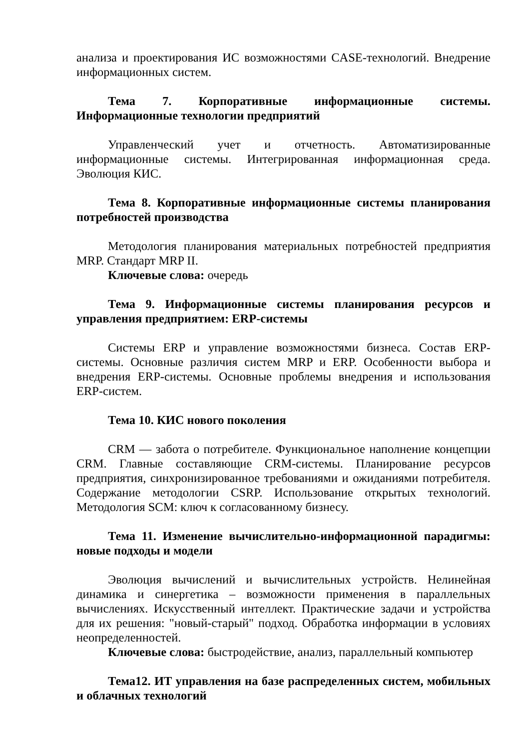анализа и проектирования ИС возможностями CASE-технологий. Внедрение информационных систем.
Тема 7. Корпоративные информационные системы. Информационные технологии предприятий
Управленческий учет и отчетность. Автоматизированные информационные системы. Интегрированная информационная среда. Эволюция КИС.
Тема 8. Корпоративные информационные системы планирования потребностей производства
Методология планирования материальных потребностей предприятия MRP. Стандарт MRP II.
Ключевые слова: очередь
Тема 9. Информационные системы планирования ресурсов и управления предприятием: ERP-системы
Системы ERP и управление возможностями бизнеса. Состав ERP-системы. Основные различия систем MRP и ERP. Особенности выбора и внедрения ERP-системы. Основные проблемы внедрения и использования ERP-систем.
Тема 10. КИС нового поколения
CRM — забота о потребителе. Функциональное наполнение концепции CRM. Главные составляющие CRM-системы. Планирование ресурсов предприятия, синхронизированное требованиями и ожиданиями потребителя. Содержание методологии CSRP. Использование открытых технологий. Методология SCM: ключ к согласованному бизнесу.
Тема 11. Изменение вычислительно-информационной парадигмы: новые подходы и модели
Эволюция вычислений и вычислительных устройств. Нелинейная динамика и синергетика – возможности применения в параллельных вычислениях. Искусственный интеллект. Практические задачи и устройства для их решения: "новый-старый" подход. Обработка информации в условиях неопределенностей.
Ключевые слова: быстродействие, анализ, параллельный компьютер
Тема12. ИТ управления на базе распределенных систем, мобильных и облачных технологий